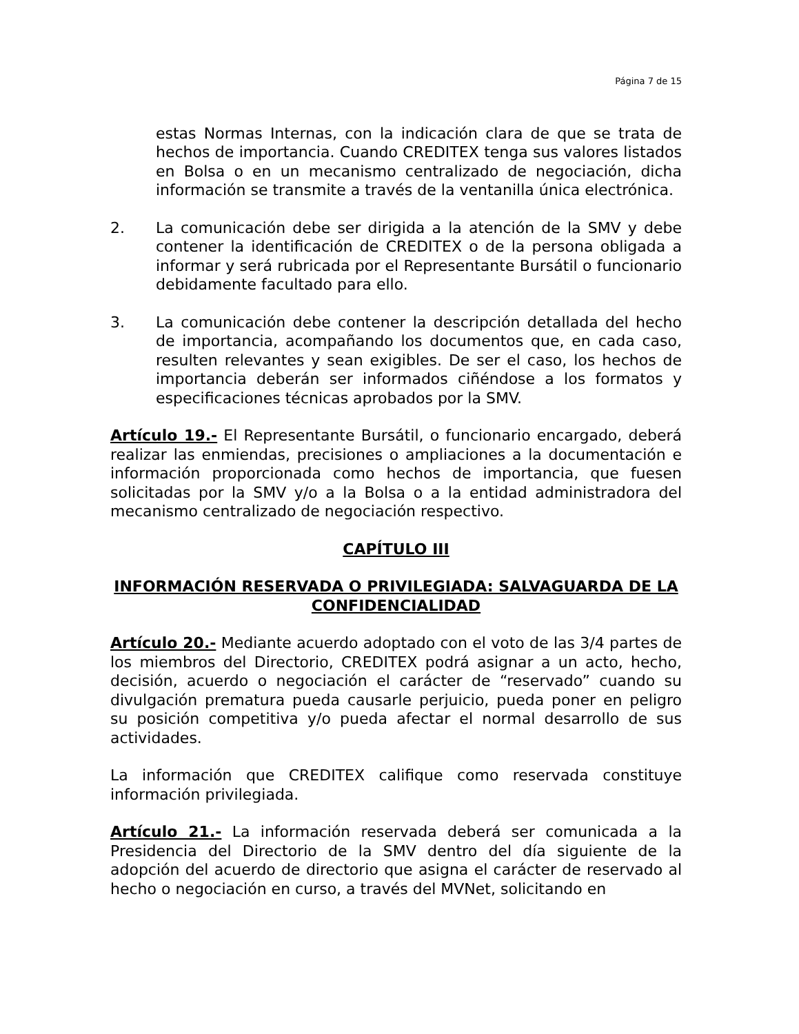Página 7 de 15
estas Normas Internas, con la indicación clara de que se trata de hechos de importancia. Cuando CREDITEX tenga sus valores listados en Bolsa o en un mecanismo centralizado de negociación, dicha información se transmite a través de la ventanilla única electrónica.
2. La comunicación debe ser dirigida a la atención de la SMV y debe contener la identificación de CREDITEX o de la persona obligada a informar y será rubricada por el Representante Bursátil o funcionario debidamente facultado para ello.
3. La comunicación debe contener la descripción detallada del hecho de importancia, acompañando los documentos que, en cada caso, resulten relevantes y sean exigibles. De ser el caso, los hechos de importancia deberán ser informados ciñéndose a los formatos y especificaciones técnicas aprobados por la SMV.
Artículo 19.- El Representante Bursátil, o funcionario encargado, deberá realizar las enmiendas, precisiones o ampliaciones a la documentación e información proporcionada como hechos de importancia, que fuesen solicitadas por la SMV y/o a la Bolsa o a la entidad administradora del mecanismo centralizado de negociación respectivo.
CAPÍTULO III
INFORMACIÓN RESERVADA O PRIVILEGIADA: SALVAGUARDA DE LA CONFIDENCIALIDAD
Artículo 20.- Mediante acuerdo adoptado con el voto de las 3/4 partes de los miembros del Directorio, CREDITEX podrá asignar a un acto, hecho, decisión, acuerdo o negociación el carácter de “reservado” cuando su divulgación prematura pueda causarle perjuicio, pueda poner en peligro su posición competitiva y/o pueda afectar el normal desarrollo de sus actividades.
La información que CREDITEX califique como reservada constituye información privilegiada.
Artículo 21.- La información reservada deberá ser comunicada a la Presidencia del Directorio de la SMV dentro del día siguiente de la adopción del acuerdo de directorio que asigna el carácter de reservado al hecho o negociación en curso, a través del MVNet, solicitando en